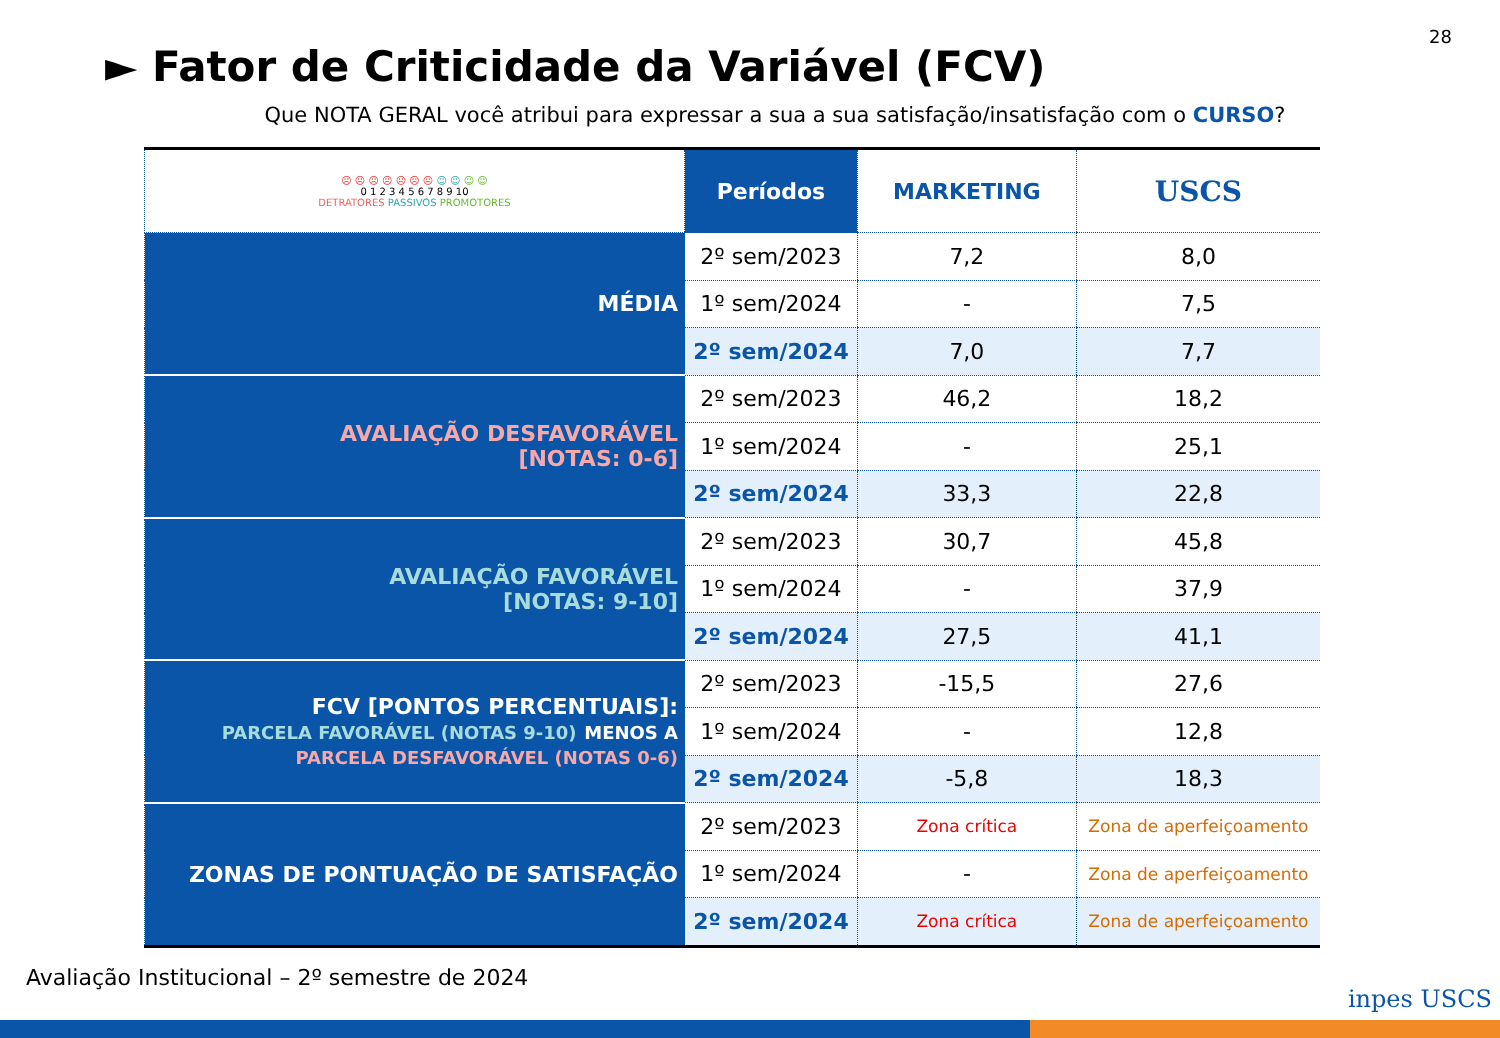28
► Fator de Criticidade da Variável (FCV)
Que NOTA GERAL você atribui para expressar a sua a sua satisfação/insatisfação com o CURSO?
| ☹ ☹ ☹ ☹ ☹ ☹ ☹ ☺ ☺ ☺ ☺ 0 1 2 3 4 5 6 7 8 9 10 DETRATORES PASSIVOS PROMOTORES | Períodos | MARKETING | USCS |
| --- | --- | --- | --- |
| MÉDIA | 2º sem/2023 | 7,2 | 8,0 |
| | 1º sem/2024 | - | 7,5 |
| | 2º sem/2024 | 7,0 | 7,7 |
| AVALIAÇÃO DESFAVORÁVEL [NOTAS: 0-6] | 2º sem/2023 | 46,2 | 18,2 |
| | 1º sem/2024 | - | 25,1 |
| | 2º sem/2024 | 33,3 | 22,8 |
| AVALIAÇÃO FAVORÁVEL [NOTAS: 9-10] | 2º sem/2023 | 30,7 | 45,8 |
| | 1º sem/2024 | - | 37,9 |
| | 2º sem/2024 | 27,5 | 41,1 |
| FCV [PONTOS PERCENTUAIS]: PARCELA FAVORÁVEL (NOTAS 9-10) MENOS A PARCELA DESFAVORÁVEL (NOTAS 0-6) | 2º sem/2023 | -15,5 | 27,6 |
| | 1º sem/2024 | - | 12,8 |
| | 2º sem/2024 | -5,8 | 18,3 |
| ZONAS DE PONTUAÇÃO DE SATISFAÇÃO | 2º sem/2023 | Zona crítica | Zona de aperfeiçoamento |
| | 1º sem/2024 | - | Zona de aperfeiçoamento |
| | 2º sem/2024 | Zona crítica | Zona de aperfeiçoamento |
Avaliação Institucional – 2º semestre de 2024
inpes USCS